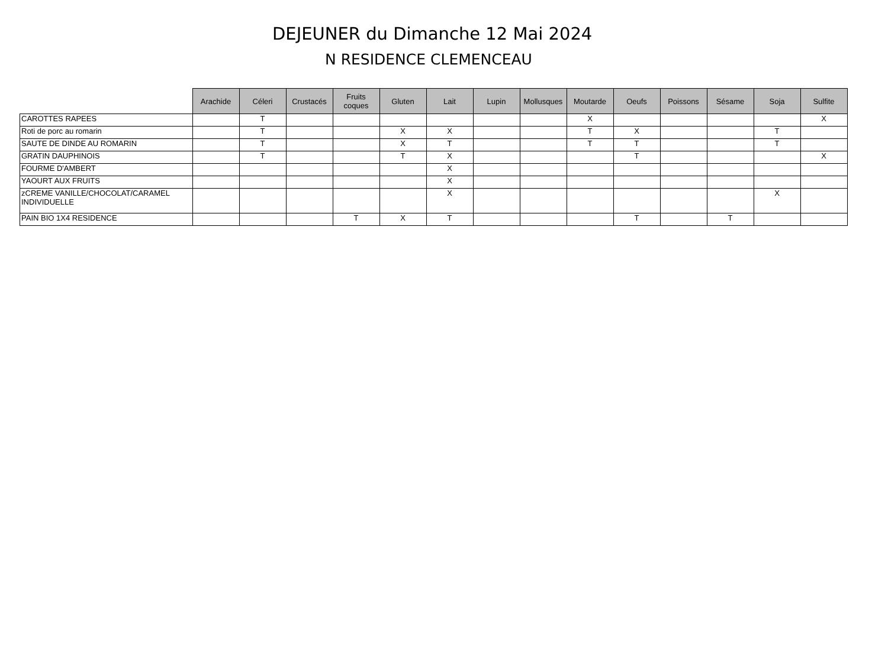DEJEUNER du Dimanche 12 Mai 2024
N RESIDENCE CLEMENCEAU
| | Arachide | Céleri | Crustacés | Fruits coques | Gluten | Lait | Lupin | Mollusques | Moutarde | Oeufs | Poissons | Sésame | Soja | Sulfite |
| --- | --- | --- | --- | --- | --- | --- | --- | --- | --- | --- | --- | --- | --- | --- |
| CAROTTES RAPEES | | T | | | | | | | X | | | | | X |
| Roti de porc au romarin | | T | | | X | X | | | T | X | | | T | |
| SAUTE DE DINDE AU ROMARIN | | T | | | X | T | | | T | T | | | T | |
| GRATIN DAUPHINOIS | | T | | | T | X | | | | T | | | | X |
| FOURME D'AMBERT | | | | | | X | | | | | | | | |
| YAOURT AUX FRUITS | | | | | | X | | | | | | | | |
| zCREME VANILLE/CHOCOLAT/CARAMEL INDIVIDUELLE | | | | | | X | | | | | | | X | |
| PAIN BIO 1X4 RESIDENCE | | | | T | X | T | | | | T | | T | | |